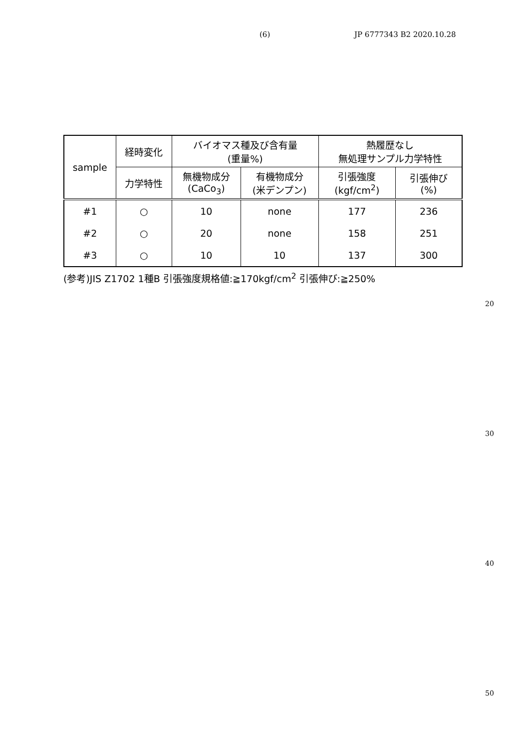(6) JP 6777343 B2 2020.10.28
| sample | 経時変化 | バイオマス種及び含有量 (重量%) | | 熱履歴なし 無処理サンプル力学特性 | |
| --- | --- | --- | --- | --- | --- |
| | 力学特性 | 無機物成分 (CaCo<sub>3</sub>) | 有機物成分 (米デンプン) | 引張強度 (kgf/cm<sup>2</sup>) | 引張伸び (%) |
| #1 | ○ | 10 | none | 177 | 236 |
| #2 | ○ | 20 | none | 158 | 251 |
| #3 | ○ | 10 | 10 | 137 | 300 |
(参考)JIS Z1702 1種B 引張強度規格値:≧170kgf/cm<sup>2</sup> 引張伸び:≧250%
20
30
40
50